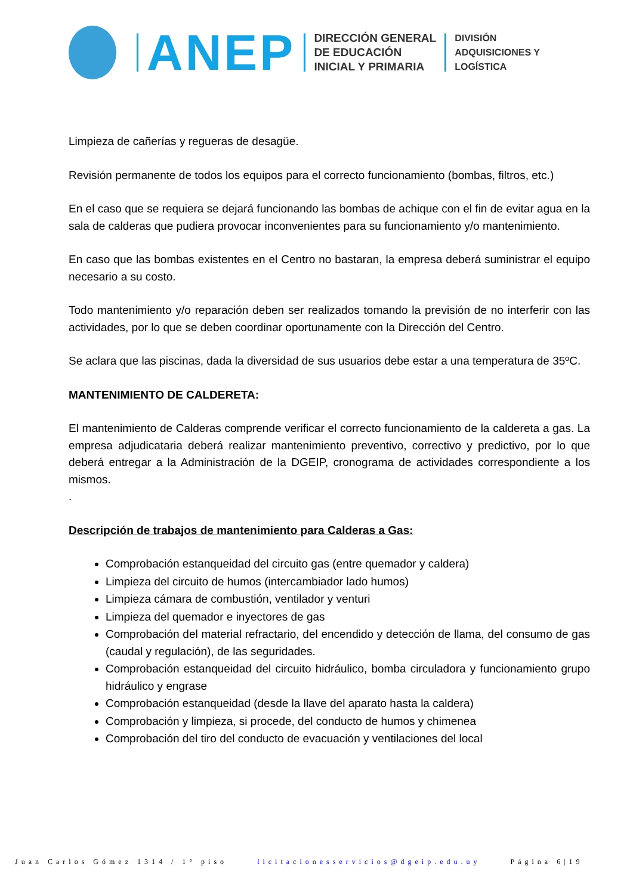ANEP
DIRECCIÓN GENERAL
DE EDUCACIÓN
INICIAL Y PRIMARIA
DIVISIÓN
ADQUISICIONES Y
LOGÍSTICA
Limpieza de cañerías y regueras de desagüe.
Revisión permanente de todos los equipos para el correcto funcionamiento (bombas, filtros, etc.)
En el caso que se requiera se dejará funcionando las bombas de achique con el fin de evitar agua en la sala de calderas que pudiera provocar inconvenientes para su funcionamiento y/o mantenimiento.
En caso que las bombas existentes en el Centro no bastaran, la empresa deberá suministrar el equipo necesario a su costo.
Todo mantenimiento y/o reparación deben ser realizados tomando la previsión de no interferir con las actividades, por lo que se deben coordinar oportunamente con la Dirección del Centro.
Se aclara que las piscinas, dada la diversidad de sus usuarios debe estar a una temperatura de 35ºC.
MANTENIMIENTO DE CALDERETA:
El mantenimiento de Calderas comprende verificar el correcto funcionamiento de la caldereta a gas. La empresa adjudicataria deberá realizar mantenimiento preventivo, correctivo y predictivo, por lo que deberá entregar a la Administración de la DGEIP, cronograma de actividades correspondiente a los mismos.
.
Descripción de trabajos de mantenimiento para Calderas a Gas:
Comprobación estanqueidad del circuito gas (entre quemador y caldera)
Limpieza del circuito de humos (intercambiador lado humos)
Limpieza cámara de combustión, ventilador y venturi
Limpieza del quemador e inyectores de gas
Comprobación del material refractario, del encendido y detección de llama, del consumo de gas (caudal y regulación), de las seguridades.
Comprobación estanqueidad del circuito hidráulico, bomba circuladora y funcionamiento grupo hidráulico y engrase
Comprobación estanqueidad (desde la llave del aparato hasta la caldera)
Comprobación y limpieza, si procede, del conducto de humos y chimenea
Comprobación del tiro del conducto de evacuación y ventilaciones del local
Juan Carlos Gómez 1314 / 1° piso licitacionesservicios@dgeip.edu.uy Página 6|19